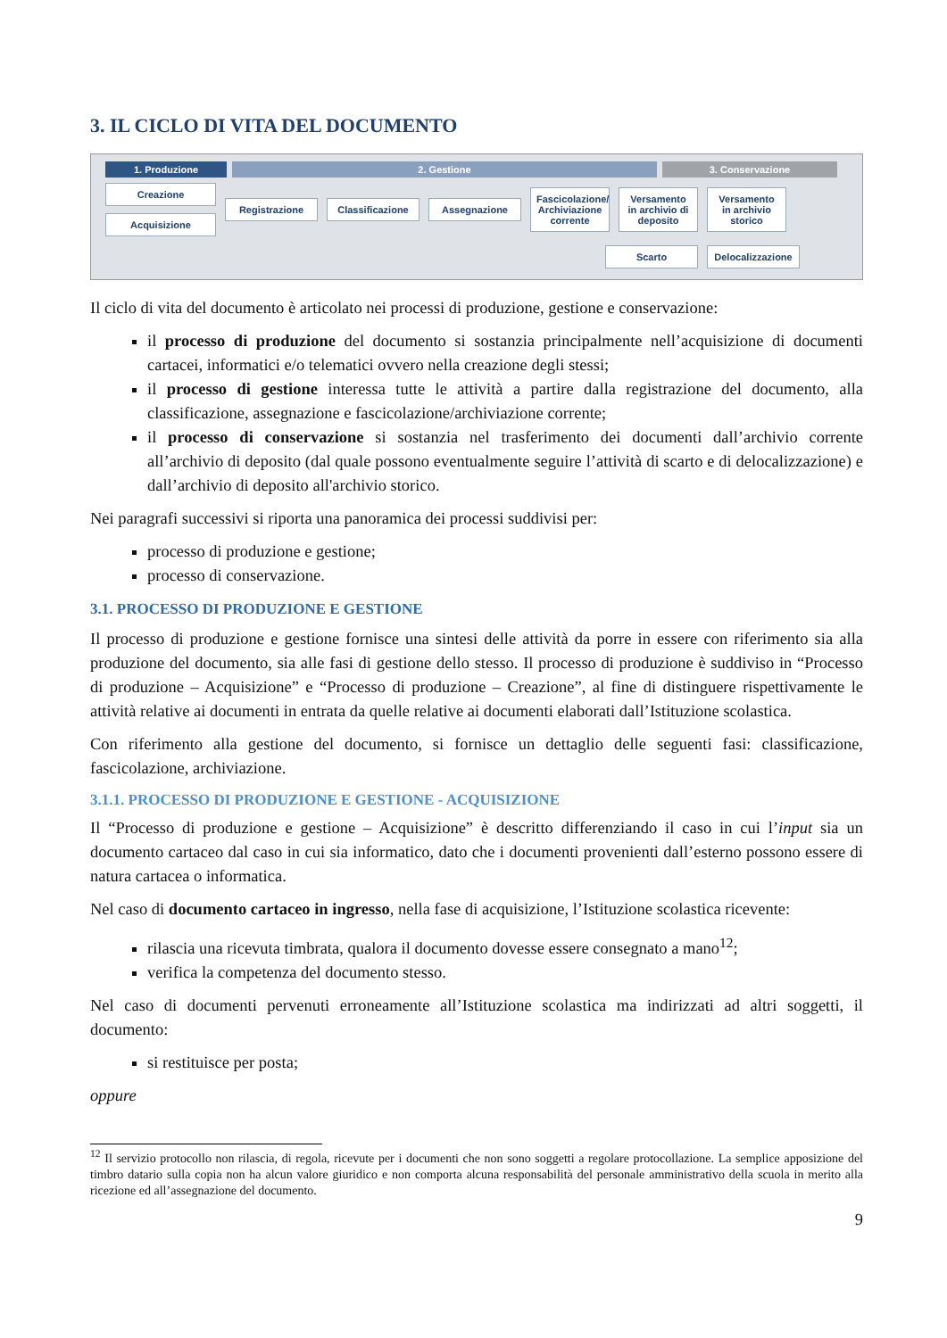3. IL CICLO DI VITA DEL DOCUMENTO
1. Produzione 2. Gestione 3. Conservazione
Creazione
Acquisizione
Registrazione
Classificazione
Assegnazione
Fascicolazione/ Archiviazione corrente
Versamento in archivio di deposito
Versamento in archivio storico
Scarto
Delocalizzazione
Il ciclo di vita del documento è articolato nei processi di produzione, gestione e conservazione:
il processo di produzione del documento si sostanzia principalmente nell’acquisizione di documenti cartacei, informatici e/o telematici ovvero nella creazione degli stessi;
il processo di gestione interessa tutte le attività a partire dalla registrazione del documento, alla classificazione, assegnazione e fascicolazione/archiviazione corrente;
il processo di conservazione si sostanzia nel trasferimento dei documenti dall’archivio corrente all’archivio di deposito (dal quale possono eventualmente seguire l’attività di scarto e di delocalizzazione) e dall’archivio di deposito all'archivio storico.
Nei paragrafi successivi si riporta una panoramica dei processi suddivisi per:
processo di produzione e gestione;
processo di conservazione.
3.1. PROCESSO DI PRODUZIONE E GESTIONE
Il processo di produzione e gestione fornisce una sintesi delle attività da porre in essere con riferimento sia alla produzione del documento, sia alle fasi di gestione dello stesso. Il processo di produzione è suddiviso in “Processo di produzione – Acquisizione” e “Processo di produzione – Creazione”, al fine di distinguere rispettivamente le attività relative ai documenti in entrata da quelle relative ai documenti elaborati dall’Istituzione scolastica.
Con riferimento alla gestione del documento, si fornisce un dettaglio delle seguenti fasi: classificazione, fascicolazione, archiviazione.
3.1.1. PROCESSO DI PRODUZIONE E GESTIONE - ACQUISIZIONE
Il “Processo di produzione e gestione – Acquisizione” è descritto differenziando il caso in cui l’input sia un documento cartaceo dal caso in cui sia informatico, dato che i documenti provenienti dall’esterno possono essere di natura cartacea o informatica.
Nel caso di documento cartaceo in ingresso, nella fase di acquisizione, l’Istituzione scolastica ricevente:
rilascia una ricevuta timbrata, qualora il documento dovesse essere consegnato a mano<sup>12</sup>;
verifica la competenza del documento stesso.
Nel caso di documenti pervenuti erroneamente all’Istituzione scolastica ma indirizzati ad altri soggetti, il documento:
si restituisce per posta;
oppure
<sup>12</sup> Il servizio protocollo non rilascia, di regola, ricevute per i documenti che non sono soggetti a regolare protocollazione. La semplice apposizione del timbro datario sulla copia non ha alcun valore giuridico e non comporta alcuna responsabilità del personale amministrativo della scuola in merito alla ricezione ed all’assegnazione del documento.
9